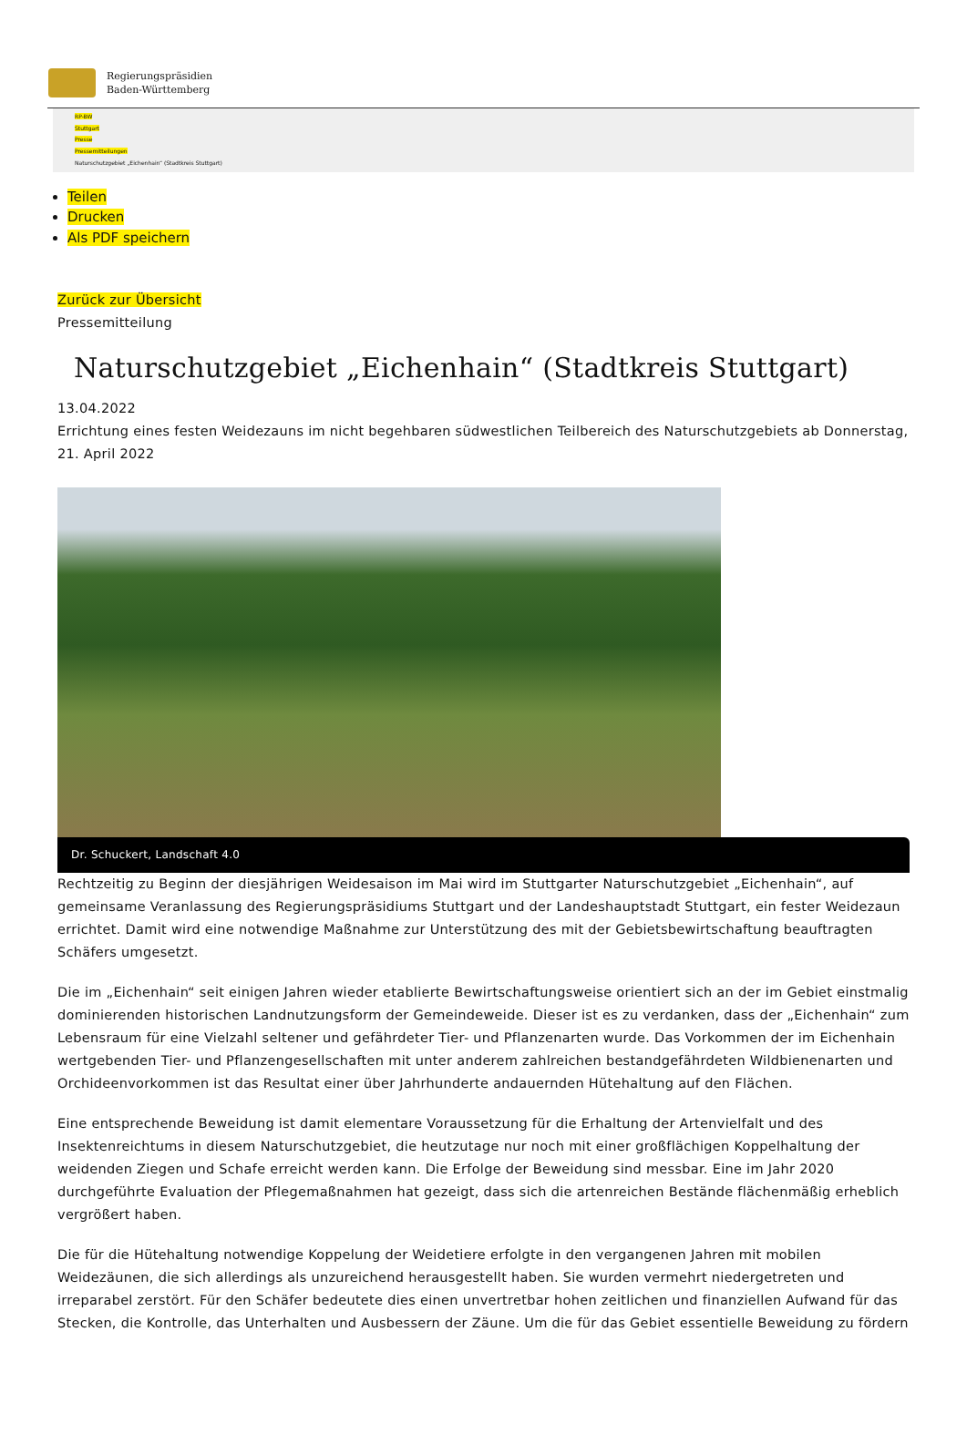Regierungspräsidien
Baden-Württemberg
RP-BW
Stuttgart
Presse
Pressemitteilungen
Naturschutzgebiet „Eichenhain“ (Stadtkreis Stuttgart)
Teilen
Drucken
Als PDF speichern
Zurück zur Übersicht
Pressemitteilung
Naturschutzgebiet „Eichenhain“ (Stadtkreis Stuttgart)
13.04.2022
Errichtung eines festen Weidezauns im nicht begehbaren südwestlichen Teilbereich des Naturschutzgebiets ab Donnerstag, 21. April 2022
Dr. Schuckert, Landschaft 4.0
Rechtzeitig zu Beginn der diesjährigen Weidesaison im Mai wird im Stuttgarter Naturschutzgebiet „Eichenhain“, auf gemeinsame Veranlassung des Regierungspräsidiums Stuttgart und der Landeshauptstadt Stuttgart, ein fester Weidezaun errichtet. Damit wird eine notwendige Maßnahme zur Unterstützung des mit der Gebietsbewirtschaftung beauftragten Schäfers umgesetzt.
Die im „Eichenhain“ seit einigen Jahren wieder etablierte Bewirtschaftungsweise orientiert sich an der im Gebiet einstmalig dominierenden historischen Landnutzungsform der Gemeindeweide. Dieser ist es zu verdanken, dass der „Eichenhain“ zum Lebensraum für eine Vielzahl seltener und gefährdeter Tier- und Pflanzenarten wurde. Das Vorkommen der im Eichenhain wertgebenden Tier- und Pflanzengesellschaften mit unter anderem zahlreichen bestandgefährdeten Wildbienenarten und Orchideenvorkommen ist das Resultat einer über Jahrhunderte andauernden Hütehaltung auf den Flächen.
Eine entsprechende Beweidung ist damit elementare Voraussetzung für die Erhaltung der Artenvielfalt und des Insektenreichtums in diesem Naturschutzgebiet, die heutzutage nur noch mit einer großflächigen Koppelhaltung der weidenden Ziegen und Schafe erreicht werden kann. Die Erfolge der Beweidung sind messbar. Eine im Jahr 2020 durchgeführte Evaluation der Pflegemaßnahmen hat gezeigt, dass sich die artenreichen Bestände flächenmäßig erheblich vergrößert haben.
Die für die Hütehaltung notwendige Koppelung der Weidetiere erfolgte in den vergangenen Jahren mit mobilen Weidezäunen, die sich allerdings als unzureichend herausgestellt haben. Sie wurden vermehrt niedergetreten und irreparabel zerstört. Für den Schäfer bedeutete dies einen unvertretbar hohen zeitlichen und finanziellen Aufwand für das Stecken, die Kontrolle, das Unterhalten und Ausbessern der Zäune. Um die für das Gebiet essentielle Beweidung zu fördern